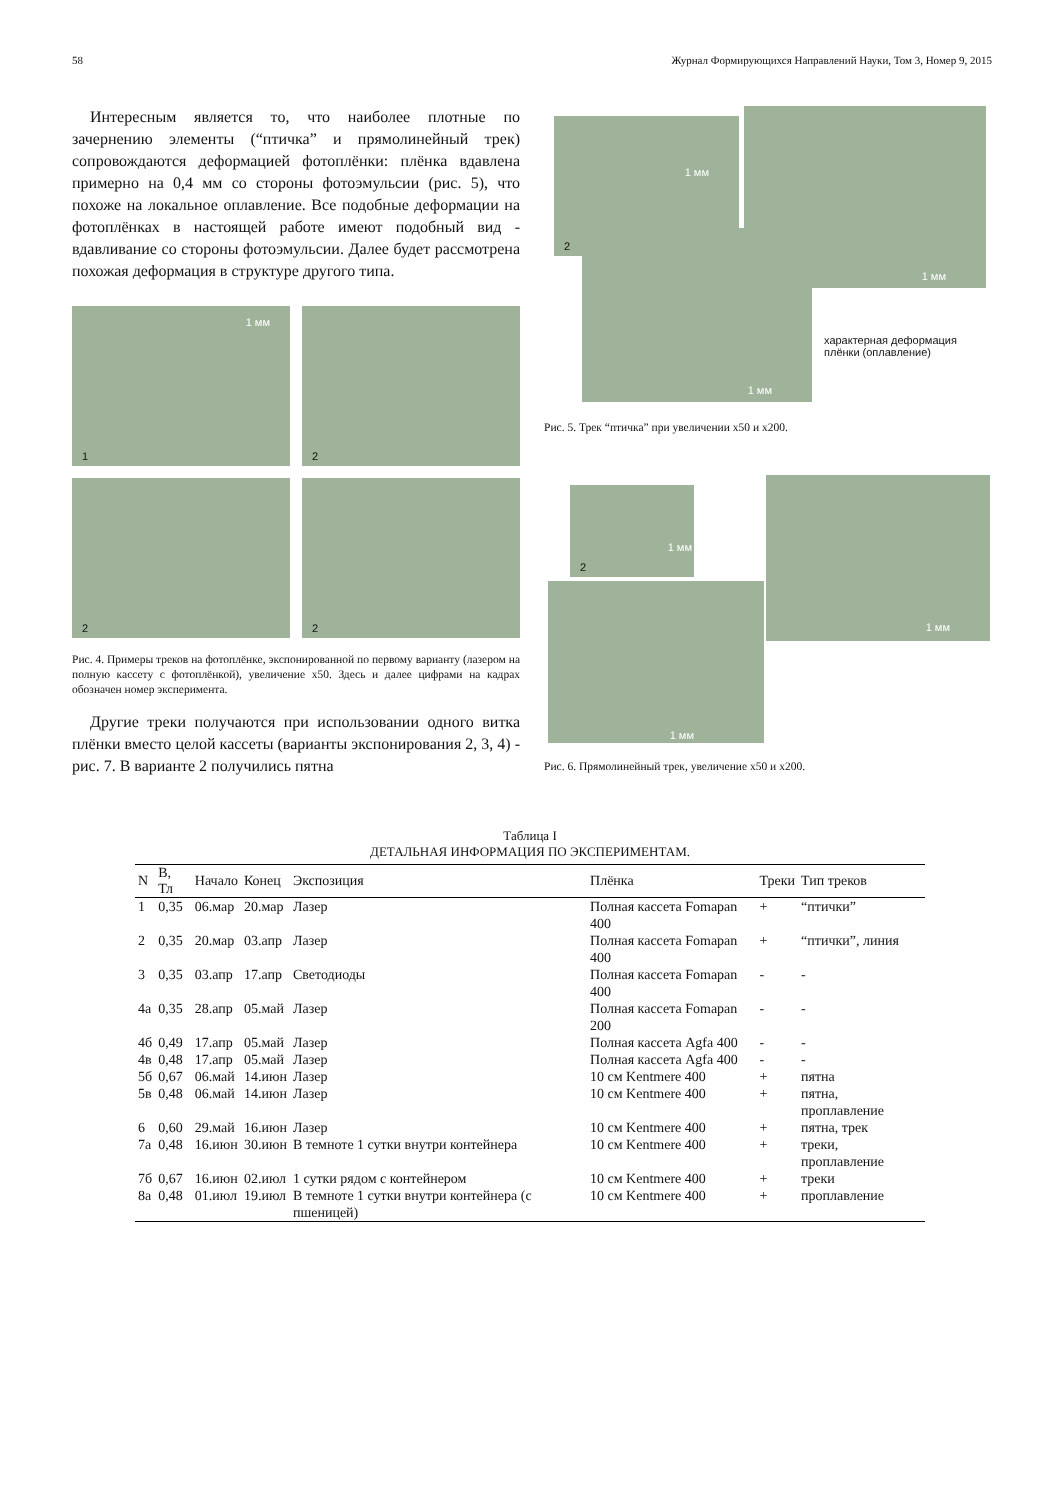58 Журнал Формирующихся Направлений Науки, Том 3, Номер 9, 2015
Интересным является то, что наиболее плотные по зачернению элементы (“птичка” и прямолинейный трек) сопровождаются деформацией фотоплёнки: плёнка вдавлена примерно на 0,4 мм со стороны фотоэмульсии (рис. 5), что похоже на локальное оплавление. Все подобные деформации на фотоплёнках в настоящей работе имеют подобный вид - вдавливание со стороны фотоэмульсии. Далее будет рассмотрена похожая деформация в структуре другого типа.
1 мм
1
2
2
2
Рис. 4. Примеры треков на фотоплёнке, экспонированной по первому варианту (лазером на полную кассету с фотоплёнкой), увеличение x50. Здесь и далее цифрами на кадрах обозначен номер эксперимента.
Другие треки получаются при использовании одного витка плёнки вместо целой кассеты (варианты экспонирования 2, 3, 4) - рис. 7. В варианте 2 получились пятна
1 мм
2
1 мм
1 мм
характерная деформация
плёнки (оплавление)
Рис. 5. Трек “птичка” при увеличении x50 и x200.
1 мм
2
1 мм
1 мм
Рис. 6. Прямолинейный трек, увеличение x50 и x200.
Таблица I
ДЕТАЛЬНАЯ ИНФОРМАЦИЯ ПО ЭКСПЕРИМЕНТАМ.
| N | B, Тл | Начало | Конец | Экспозиция | Плёнка | Треки | Тип треков |
| --- | --- | --- | --- | --- | --- | --- | --- |
| 1 | 0,35 | 06.мар | 20.мар | Лазер | Полная кассета Fomapan 400 | + | “птички” |
| 2 | 0,35 | 20.мар | 03.апр | Лазер | Полная кассета Fomapan 400 | + | “птички”, линия |
| 3 | 0,35 | 03.апр | 17.апр | Светодиоды | Полная кассета Fomapan 400 | - | - |
| 4а | 0,35 | 28.апр | 05.май | Лазер | Полная кассета Fomapan 200 | - | - |
| 4б | 0,49 | 17.апр | 05.май | Лазер | Полная кассета Agfa 400 | - | - |
| 4в | 0,48 | 17.апр | 05.май | Лазер | Полная кассета Agfa 400 | - | - |
| 5б | 0,67 | 06.май | 14.июн | Лазер | 10 см Kentmere 400 | + | пятна |
| 5в | 0,48 | 06.май | 14.июн | Лазер | 10 см Kentmere 400 | + | пятна, проплавление |
| 6 | 0,60 | 29.май | 16.июн | Лазер | 10 см Kentmere 400 | + | пятна, трек |
| 7а | 0,48 | 16.июн | 30.июн | В темноте 1 сутки внутри контейнера | 10 см Kentmere 400 | + | треки, проплавление |
| 7б | 0,67 | 16.июн | 02.июл | 1 сутки рядом с контейнером | 10 см Kentmere 400 | + | треки |
| 8а | 0,48 | 01.июл | 19.июл | В темноте 1 сутки внутри контейнера (с пшеницей) | 10 см Kentmere 400 | + | проплавление |